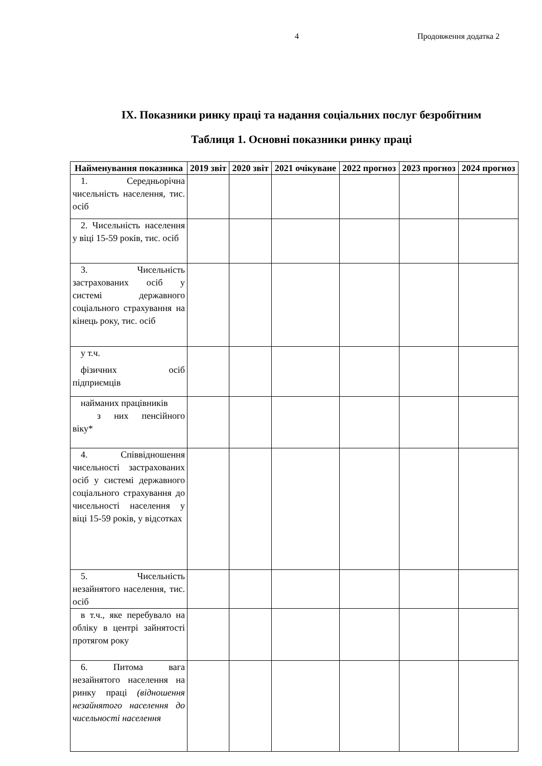4 Продовження додатка 2
IX. Показники ринку праці та надання соціальних послуг безробітним
Таблиця 1. Основні показники ринку праці
| Найменування показника | 2019 звіт | 2020 звіт | 2021 очікуване | 2022 прогноз | 2023 прогноз | 2024 прогноз |
| --- | --- | --- | --- | --- | --- | --- |
| 1. Середньорічна чисельність населення, тис. осіб | | | | | | |
| 2. Чисельність населення у віці 15-59 років, тис. осіб | | | | | | |
| 3. Чисельність застрахованих осіб у системі державного соціального страхування на кінець року, тис. осіб | | | | | | |
| у т.ч. фізичних осіб підприємців | | | | | | |
| найманих працівників з них пенсійного віку* | | | | | | |
| 4. Співвідношення чисельності застрахованих осіб у системі державного соціального страхування до чисельності населення у віці 15-59 років, у відсотках | | | | | | |
| 5. Чисельність незайнятого населення, тис. осіб | | | | | | |
| в т.ч., яке перебувало на обліку в центрі зайнятості протягом року | | | | | | |
| 6. Питома вага незайнятого населення на ринку праці (відношення незайнятого населення до чисельності населення | | | | | | |